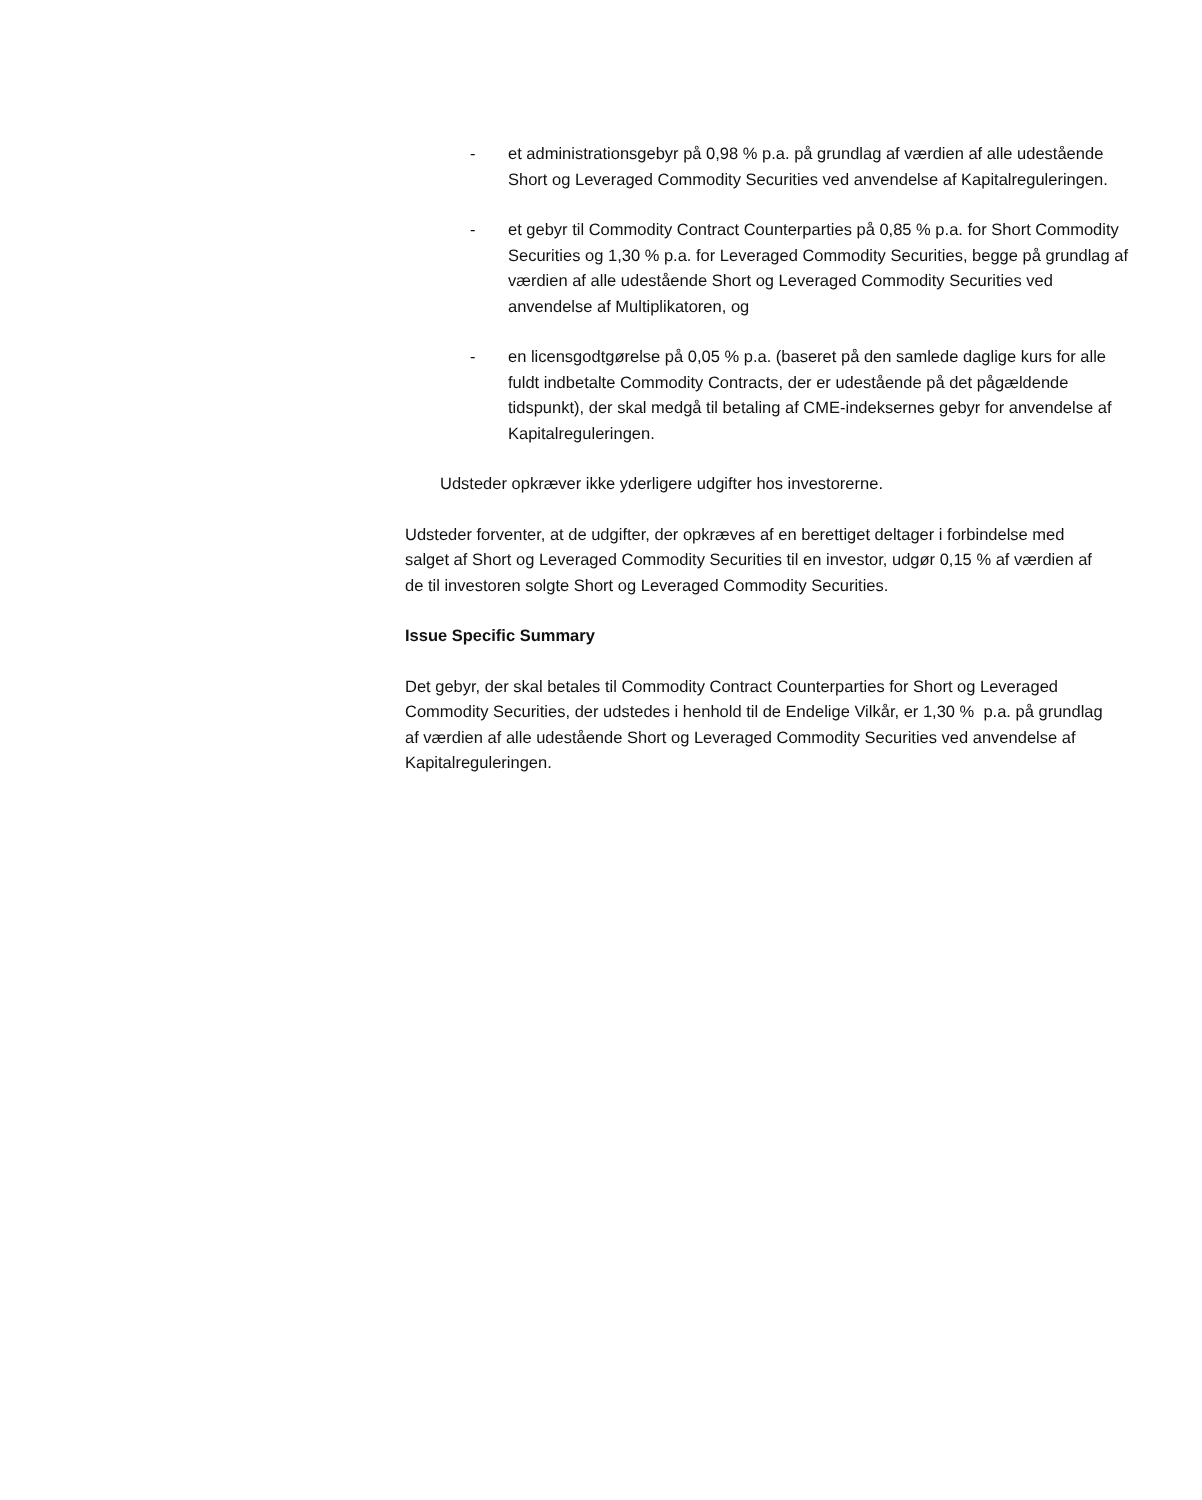- et administrationsgebyr på 0,98 % p.a. på grundlag af værdien af alle udestående Short og Leveraged Commodity Securities ved anvendelse af Kapitalreguleringen.
- et gebyr til Commodity Contract Counterparties på 0,85 % p.a. for Short Commodity Securities og 1,30 % p.a. for Leveraged Commodity Securities, begge på grundlag af værdien af alle udestående Short og Leveraged Commodity Securities ved anvendelse af Multiplikatoren, og
- en licensgodtgørelse på 0,05 % p.a. (baseret på den samlede daglige kurs for alle fuldt indbetalte Commodity Contracts, der er udestående på det pågældende tidspunkt), der skal medgå til betaling af CME-indeksernes gebyr for anvendelse af Kapitalreguleringen.
Udsteder opkræver ikke yderligere udgifter hos investorerne.
Udsteder forventer, at de udgifter, der opkræves af en berettiget deltager i forbindelse med salget af Short og Leveraged Commodity Securities til en investor, udgør 0,15 % af værdien af de til investoren solgte Short og Leveraged Commodity Securities.
Issue Specific Summary
Det gebyr, der skal betales til Commodity Contract Counterparties for Short og Leveraged Commodity Securities, der udstedes i henhold til de Endelige Vilkår, er 1,30 % p.a. på grundlag af værdien af alle udestående Short og Leveraged Commodity Securities ved anvendelse af Kapitalreguleringen.